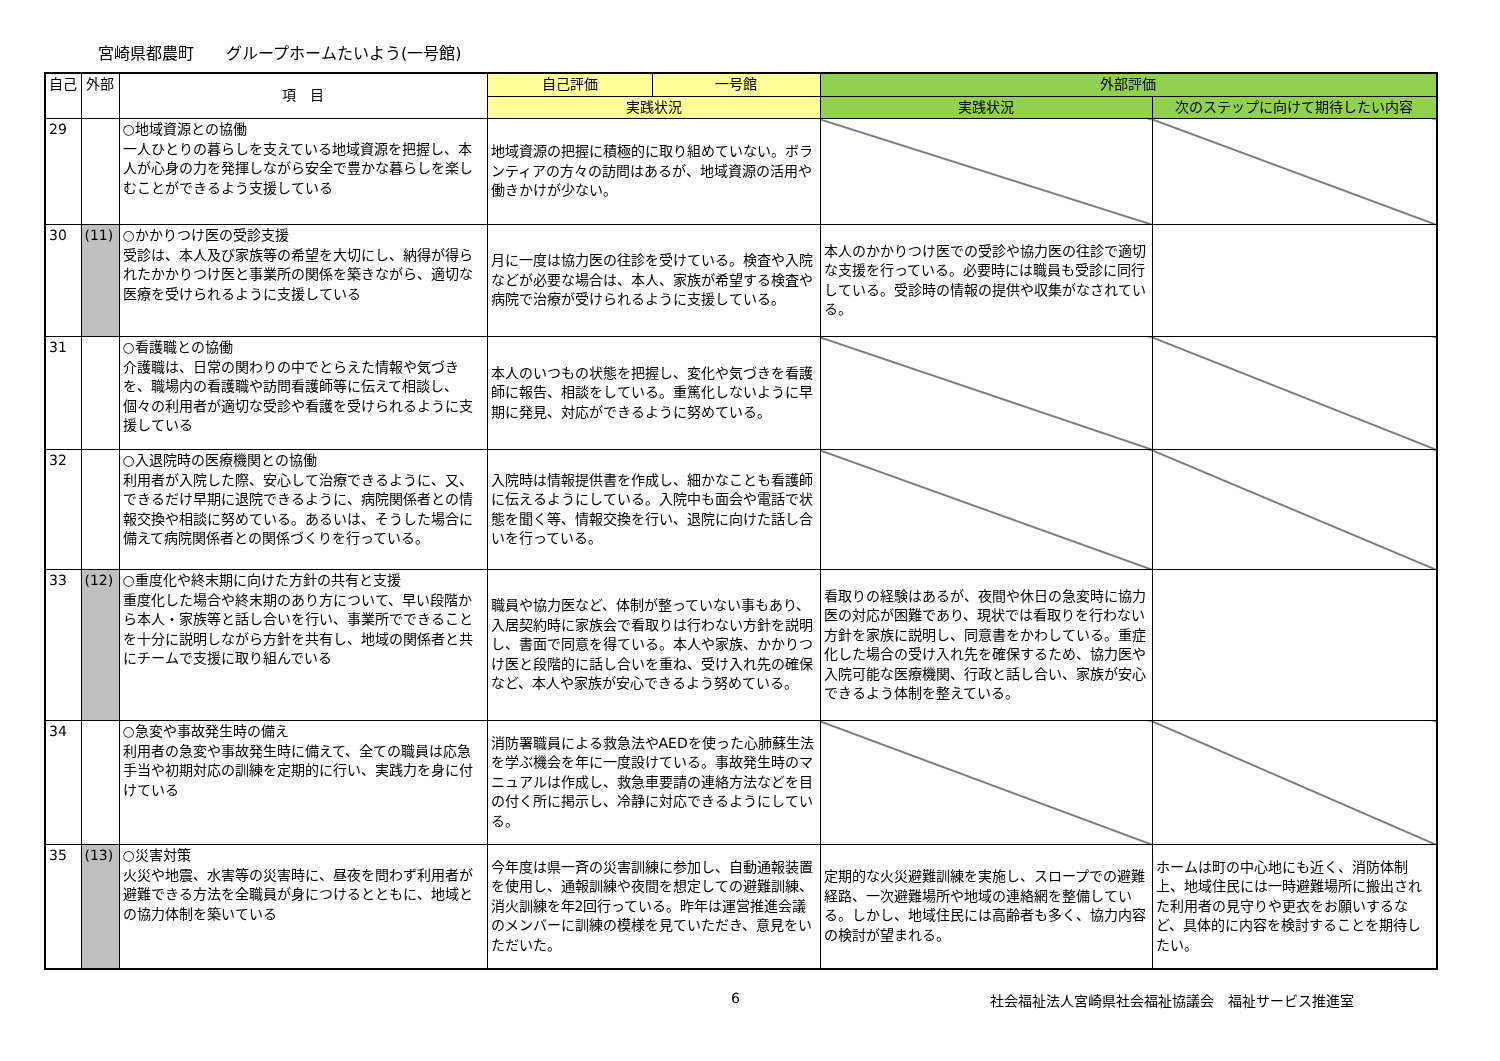宮崎県都農町　　グループホームたいよう(一号館)
| 自己 | 外部 | 項 目 | 自己評価 | 一号館 | 外部評価 | |
| --- | --- | --- | --- | --- | --- | --- |
| | | | 実践状況 | | 実践状況 | 次のステップに向けて期待したい内容 |
| 29 | | ○地域資源との協働 一人ひとりの暮らしを支えている地域資源を把握し、本人が心身の力を発揮しながら安全で豊かな暮らしを楽しむことができるよう支援している | 地域資源の把握に積極的に取り組めていない。ボランティアの方々の訪問はあるが、地域資源の活用や働きかけが少ない。 | | | |
| 30 | (11) | ○かかりつけ医の受診支援 受診は、本人及び家族等の希望を大切にし、納得が得られたかかりつけ医と事業所の関係を築きながら、適切な医療を受けられるように支援している | 月に一度は協力医の往診を受けている。検査や入院などが必要な場合は、本人、家族が希望する検査や病院で治療が受けられるように支援している。 | | 本人のかかりつけ医での受診や協力医の往診で適切な支援を行っている。必要時には職員も受診に同行している。受診時の情報の提供や収集がなされている。 | |
| 31 | | ○看護職との協働 介護職は、日常の関わりの中でとらえた情報や気づきを、職場内の看護職や訪問看護師等に伝えて相談し、個々の利用者が適切な受診や看護を受けられるように支援している | 本人のいつもの状態を把握し、変化や気づきを看護師に報告、相談をしている。重篤化しないように早期に発見、対応ができるように努めている。 | | | |
| 32 | | ○入退院時の医療機関との協働 利用者が入院した際、安心して治療できるように、又、できるだけ早期に退院できるように、病院関係者との情報交換や相談に努めている。あるいは、そうした場合に備えて病院関係者との関係づくりを行っている。 | 入院時は情報提供書を作成し、細かなことも看護師に伝えるようにしている。入院中も面会や電話で状態を聞く等、情報交換を行い、退院に向けた話し合いを行っている。 | | | |
| 33 | (12) | ○重度化や終末期に向けた方針の共有と支援 重度化した場合や終末期のあり方について、早い段階から本人・家族等と話し合いを行い、事業所でできることを十分に説明しながら方針を共有し、地域の関係者と共にチームで支援に取り組んでいる | 職員や協力医など、体制が整っていない事もあり、入居契約時に家族会で看取りは行わない方針を説明し、書面で同意を得ている。本人や家族、かかりつけ医と段階的に話し合いを重ね、受け入れ先の確保など、本人や家族が安心できるよう努めている。 | | 看取りの経験はあるが、夜間や休日の急変時に協力医の対応が困難であり、現状では看取りを行わない方針を家族に説明し、同意書をかわしている。重症化した場合の受け入れ先を確保するため、協力医や入院可能な医療機関、行政と話し合い、家族が安心できるよう体制を整えている。 | |
| 34 | | ○急変や事故発生時の備え 利用者の急変や事故発生時に備えて、全ての職員は応急手当や初期対応の訓練を定期的に行い、実践力を身に付けている | 消防署職員による救急法やAEDを使った心肺蘇生法を学ぶ機会を年に一度設けている。事故発生時のマニュアルは作成し、救急車要請の連絡方法などを目の付く所に掲示し、冷静に対応できるようにしている。 | | | |
| 35 | (13) | ○災害対策 火災や地震、水害等の災害時に、昼夜を問わず利用者が避難できる方法を全職員が身につけるとともに、地域との協力体制を築いている | 今年度は県一斉の災害訓練に参加し、自動通報装置を使用し、通報訓練や夜間を想定しての避難訓練、消火訓練を年2回行っている。昨年は運営推進会議のメンバーに訓練の模様を見ていただき、意見をいただいた。 | | 定期的な火災避難訓練を実施し、スロープでの避難経路、一次避難場所や地域の連絡網を整備している。しかし、地域住民には高齢者も多く、協力内容の検討が望まれる。 | ホームは町の中心地にも近く、消防体制上、地域住民には一時避難場所に搬出された利用者の見守りや更衣をお願いするなど、具体的に内容を検討することを期待したい。 |
6 社会福祉法人宮崎県社会福祉協議会　福祉サービス推進室